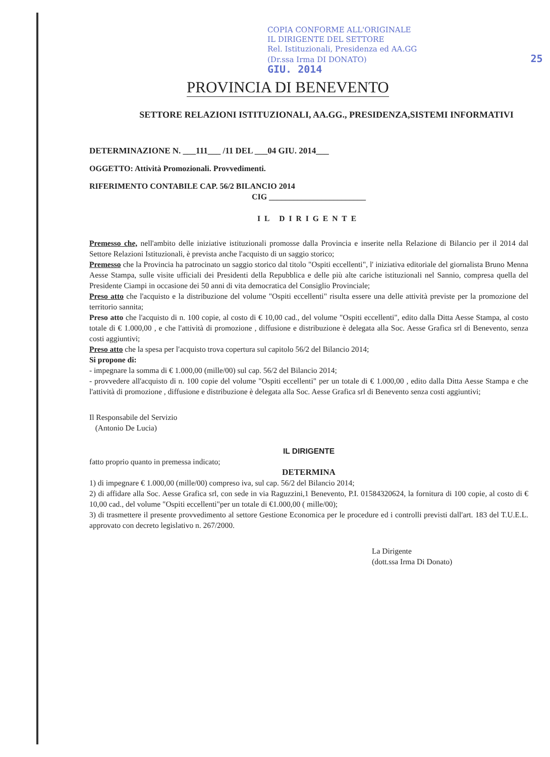COPIA CONFORME ALL'ORIGINALE
IL DIRIGENTE DEL SETTORE
Rel. Istituzionali, Presidenza ed AA.GG
(Dr.ssa Irma DI DONATO) 25 GIU. 2014
PROVINCIA DI BENEVENTO
SETTORE RELAZIONI ISTITUZIONALI, AA.GG., PRESIDENZA,SISTEMI INFORMATIVI
DETERMINAZIONE N. ___111___ /11 DEL ___04 GIU. 2014___
OGGETTO: Attività Promozionali. Provvedimenti.
RIFERIMENTO CONTABILE CAP. 56/2 BILANCIO 2014
CIG ________________________
IL DIRIGENTE
Premesso che, nell'ambito delle iniziative istituzionali promosse dalla Provincia e inserite nella Relazione di Bilancio per il 2014 dal Settore Relazioni Istituzionali, è prevista anche l'acquisto di un saggio storico;
Premesso che la Provincia ha patrocinato un saggio storico dal titolo "Ospiti eccellenti", l' iniziativa editoriale del giornalista Bruno Menna Aesse Stampa, sulle visite ufficiali dei Presidenti della Repubblica e delle più alte cariche istituzionali nel Sannio, compresa quella del Presidente Ciampi in occasione dei 50 anni di vita democratica del Consiglio Provinciale;
Preso atto che l'acquisto e la distribuzione del volume "Ospiti eccellenti" risulta essere una delle attività previste per la promozione del territorio sannita;
Preso atto che l'acquisto di n. 100 copie, al costo di € 10,00 cad., del volume "Ospiti eccellenti", edito dalla Ditta Aesse Stampa, al costo totale di € 1.000,00 , e che l'attività di promozione , diffusione e distribuzione è delegata alla Soc. Aesse Grafica srl di Benevento, senza costi aggiuntivi;
Preso atto che la spesa per l'acquisto trova copertura sul capitolo 56/2 del Bilancio 2014;
Si propone di:
- impegnare la somma di € 1.000,00 (mille/00) sul cap. 56/2 del Bilancio 2014;
- provvedere all'acquisto di n. 100 copie del volume "Ospiti eccellenti" per un totale di € 1.000,00 , edito dalla Ditta Aesse Stampa e che l'attività di promozione , diffusione e distribuzione è delegata alla Soc. Aesse Grafica srl di Benevento senza costi aggiuntivi;
Il Responsabile del Servizio
(Antonio De Lucia)
IL DIRIGENTE
fatto proprio quanto in premessa indicato;
DETERMINA
1) di impegnare € 1.000,00 (mille/00) compreso iva, sul cap. 56/2 del Bilancio 2014;
2) di affidare alla Soc. Aesse Grafica srl, con sede in via Raguzzini,1 Benevento, P.I. 01584320624, la fornitura di 100 copie, al costo di € 10,00 cad., del volume "Ospiti eccellenti"per un totale di €1.000,00 ( mille/00);
3) di trasmettere il presente provvedimento al settore Gestione Economica per le procedure ed i controlli previsti dall'art. 183 del T.U.E.L. approvato con decreto legislativo n. 267/2000.
La Dirigente
(dott.ssa Irma Di Donato)